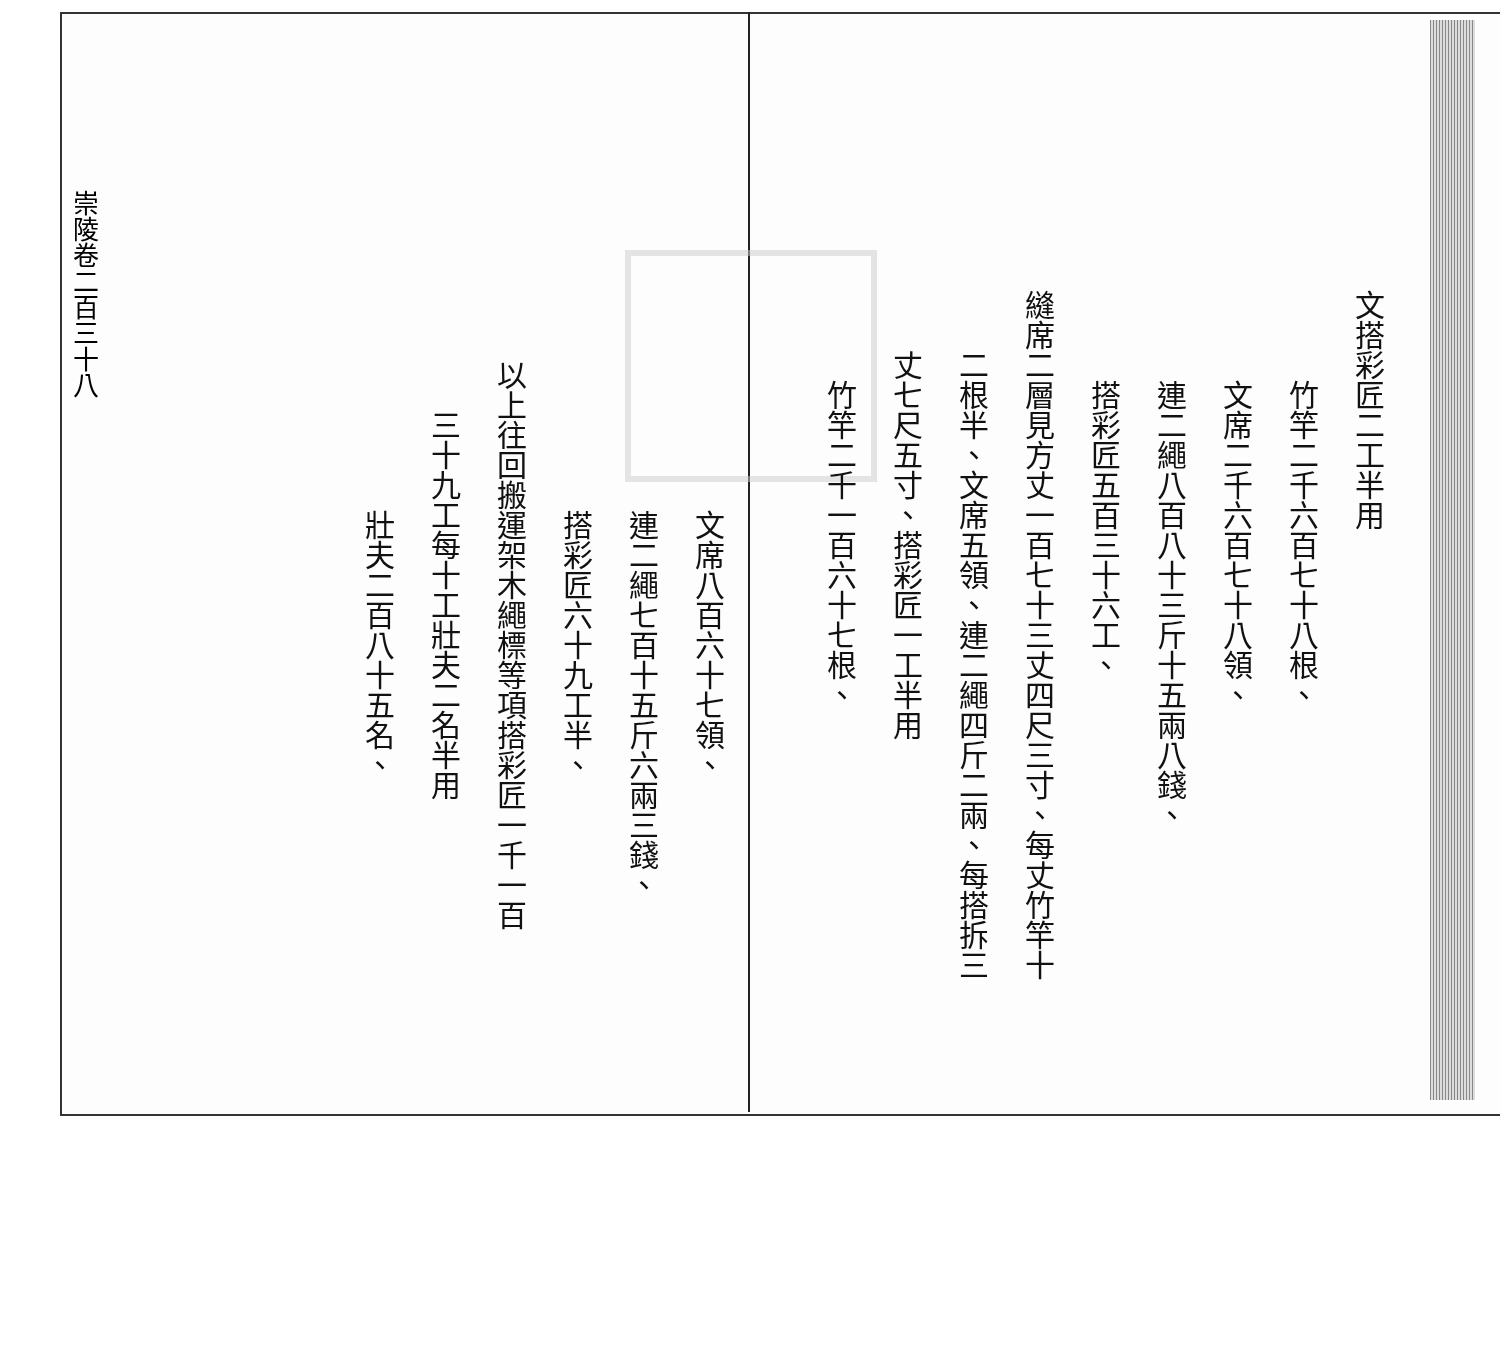文搭彩匠二工半用
竹竿二千六百七十八根、
文席二千六百七十八領、
連二繩八百八十三斤十五兩八錢、
搭彩匠五百三十六工、
縫席二層見方丈一百七十三丈四尺三寸、每丈竹竿十
二根半、文席五領、連二繩四斤二兩、每搭拆三
丈七尺五寸、搭彩匠一工半用
竹竿二千一百六十七根、
文席八百六十七領、
連二繩七百十五斤六兩三錢、
搭彩匠六十九工半、
以上往回搬運架木繩標等項搭彩匠一千一百
三十九工每十工壯夫二名半用
壯夫二百八十五名、
崇陵卷二百三十八